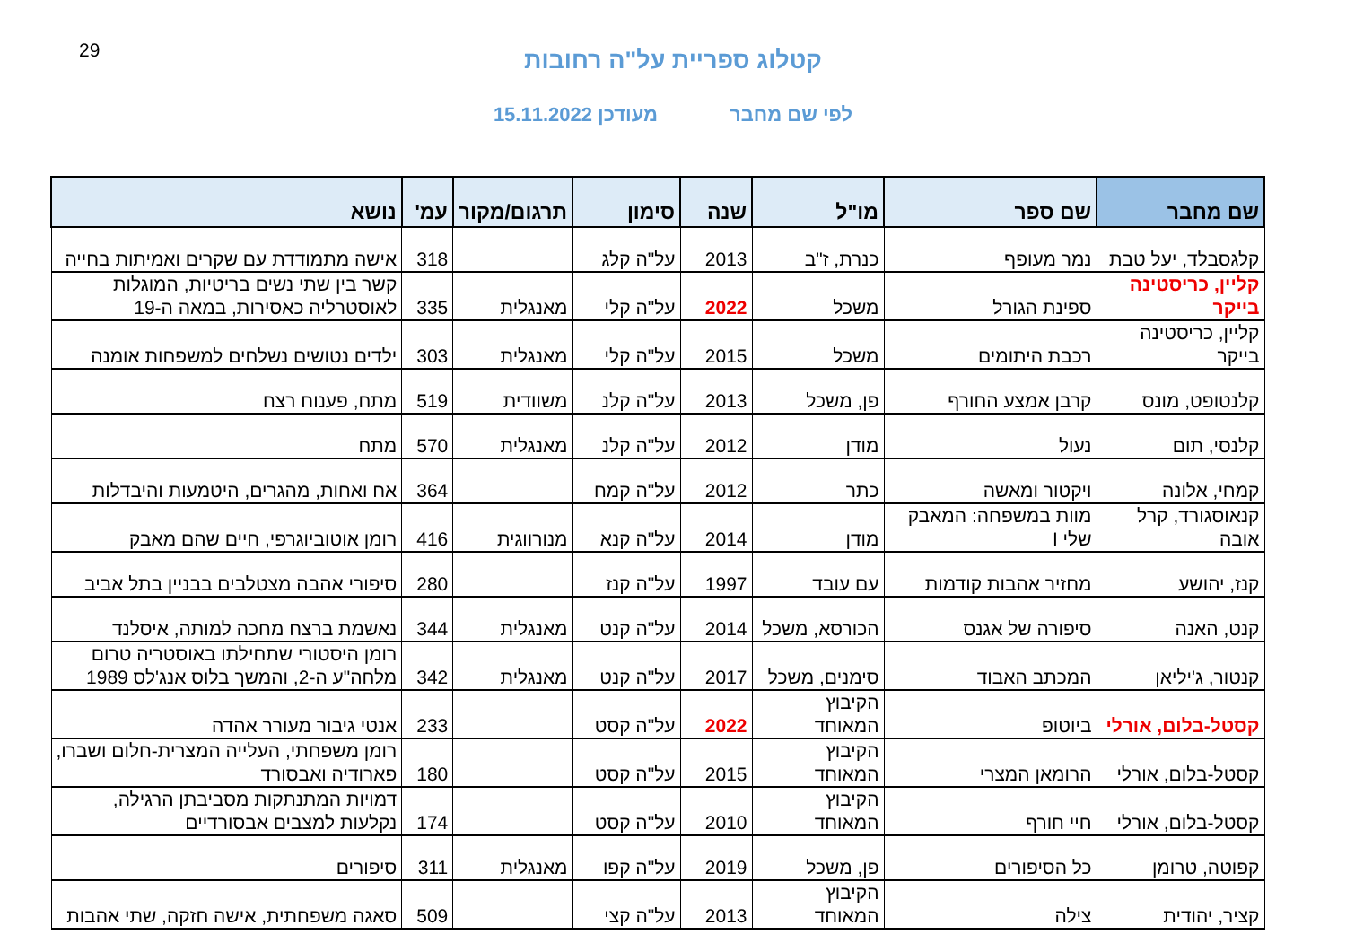29
קטלוג ספריית על"ה רחובות
לפי שם מחבר מעודכן 15.11.2022
| שם מחבר | שם ספר | מו"ל | שנה | סימון | תרגום/מקור | עמ' | נושא |
| --- | --- | --- | --- | --- | --- | --- | --- |
| קלגסבלד, יעל טבת | נמר מעופף | כנרת, ז"ב | 2013 | על"ה קלג | | 318 | אישה מתמודדת עם שקרים ואמיתות בחייה |
| קליין, כריסטינה בייקר | ספינת הגורל | משכל | 2022 | על"ה קלי | מאנגלית | 335 | קשר בין שתי נשים בריטיות, המוגלות לאוסטרליה כאסירות, במאה ה-19 |
| קליין, כריסטינה בייקר | רכבת היתומים | משכל | 2015 | על"ה קלי | מאנגלית | 303 | ילדים נטושים נשלחים למשפחות אומנה |
| קלנטופט, מונס | קרבן אמצע החורף | פן, משכל | 2013 | על"ה קלנ | משוודית | 519 | מתח, פענוח רצח |
| קלנסי, תום | נעול | מודן | 2012 | על"ה קלנ | מאנגלית | 570 | מתח |
| קמחי, אלונה | ויקטור ומאשה | כתר | 2012 | על"ה קמח | | 364 | אח ואחות, מהגרים, היטמעות והיבדלות |
| קנאוסגורד, קרל אובה | מוות במשפחה: המאבק שלי I | מודן | 2014 | על"ה קנא | מנורווגית | 416 | רומן אוטוביוגרפי, חיים שהם מאבק |
| קנז, יהושע | מחזיר אהבות קודמות | עם עובד | 1997 | על"ה קנז | | 280 | סיפורי אהבה מצטלבים בבניין בתל אביב |
| קנט, האנה | סיפורה של אגנס | הכורסא, משכל | 2014 | על"ה קנט | מאנגלית | 344 | נאשמת ברצח מחכה למותה, איסלנד |
| קנטור, ג'יליאן | המכתב האבוד | סימנים, משכל | 2017 | על"ה קנט | מאנגלית | 342 | רומן היסטורי שתחילתו באוסטריה טרום מלחה"ע ה-2, והמשך בלוס אנג'לס 1989 |
| קסטל-בלום, אורלי | ביוטופ | הקיבוץ המאוחד | 2022 | על"ה קסט | | 233 | אנטי גיבור מעורר אהדה |
| קסטל-בלום, אורלי | הרומאן המצרי | הקיבוץ המאוחד | 2015 | על"ה קסט | | 180 | רומן משפחתי, העלייה המצרית-חלום ושברו, פארודיה ואבסורד |
| קסטל-בלום, אורלי | חיי חורף | הקיבוץ המאוחד | 2010 | על"ה קסט | | 174 | דמויות המתנתקות מסביבתן הרגילה, נקלעות למצבים אבסורדיים |
| קפוטה, טרומן | כל הסיפורים | פן, משכל | 2019 | על"ה קפו | מאנגלית | 311 | סיפורים |
| קציר, יהודית | צילה | הקיבוץ המאוחד | 2013 | על"ה קצי | | 509 | סאגה משפחתית, אישה חזקה, שתי אהבות |